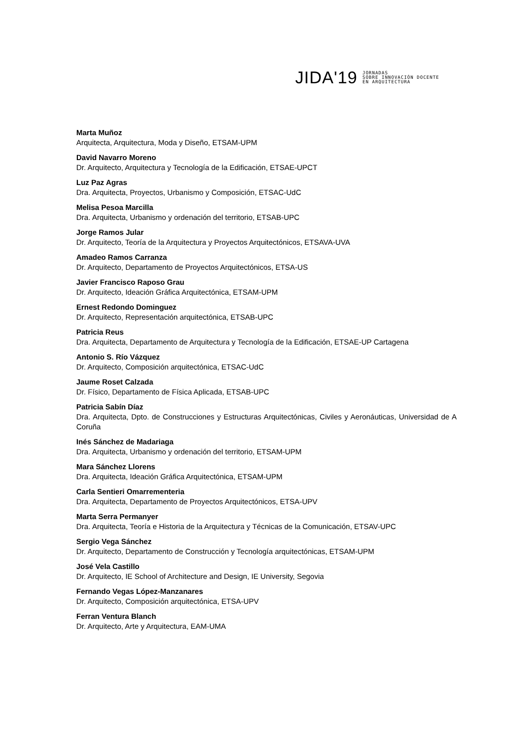JIDA'19 JORNADAS
SOBRE INNOVACIÓN DOCENTE
EN ARQUITECTURA
Marta Muñoz
Arquitecta, Arquitectura, Moda y Diseño, ETSAM-UPM
David Navarro Moreno
Dr. Arquitecto, Arquitectura y Tecnología de la Edificación, ETSAE-UPCT
Luz Paz Agras
Dra. Arquitecta, Proyectos, Urbanismo y Composición, ETSAC-UdC
Melisa Pesoa Marcilla
Dra. Arquitecta, Urbanismo y ordenación del territorio, ETSAB-UPC
Jorge Ramos Jular
Dr. Arquitecto, Teoría de la Arquitectura y Proyectos Arquitectónicos, ETSAVA-UVA
Amadeo Ramos Carranza
Dr. Arquitecto, Departamento de Proyectos Arquitectónicos, ETSA-US
Javier Francisco Raposo Grau
Dr. Arquitecto, Ideación Gráfica Arquitectónica, ETSAM-UPM
Ernest Redondo Dominguez
Dr. Arquitecto, Representación arquitectónica, ETSAB-UPC
Patricia Reus
Dra. Arquitecta, Departamento de Arquitectura y Tecnología de la Edificación, ETSAE-UP Cartagena
Antonio S. Río Vázquez
Dr. Arquitecto, Composición arquitectónica, ETSAC-UdC
Jaume Roset Calzada
Dr. Físico, Departamento de Física Aplicada, ETSAB-UPC
Patricia Sabín Díaz
Dra. Arquitecta, Dpto. de Construcciones y Estructuras Arquitectónicas, Civiles y Aeronáuticas, Universidad de A Coruña
Inés Sánchez de Madariaga
Dra. Arquitecta, Urbanismo y ordenación del territorio, ETSAM-UPM
Mara Sánchez Llorens
Dra. Arquitecta, Ideación Gráfica Arquitectónica, ETSAM-UPM
Carla Sentieri Omarrementeria
Dra. Arquitecta, Departamento de Proyectos Arquitectónicos, ETSA-UPV
Marta Serra Permanyer
Dra. Arquitecta, Teoría e Historia de la Arquitectura y Técnicas de la Comunicación, ETSAV-UPC
Sergio Vega Sánchez
Dr. Arquitecto, Departamento de Construcción y Tecnología arquitectónicas, ETSAM-UPM
José Vela Castillo
Dr. Arquitecto, IE School of Architecture and Design, IE University, Segovia
Fernando Vegas López-Manzanares
Dr. Arquitecto, Composición arquitectónica, ETSA-UPV
Ferran Ventura Blanch
Dr. Arquitecto, Arte y Arquitectura, EAM-UMA